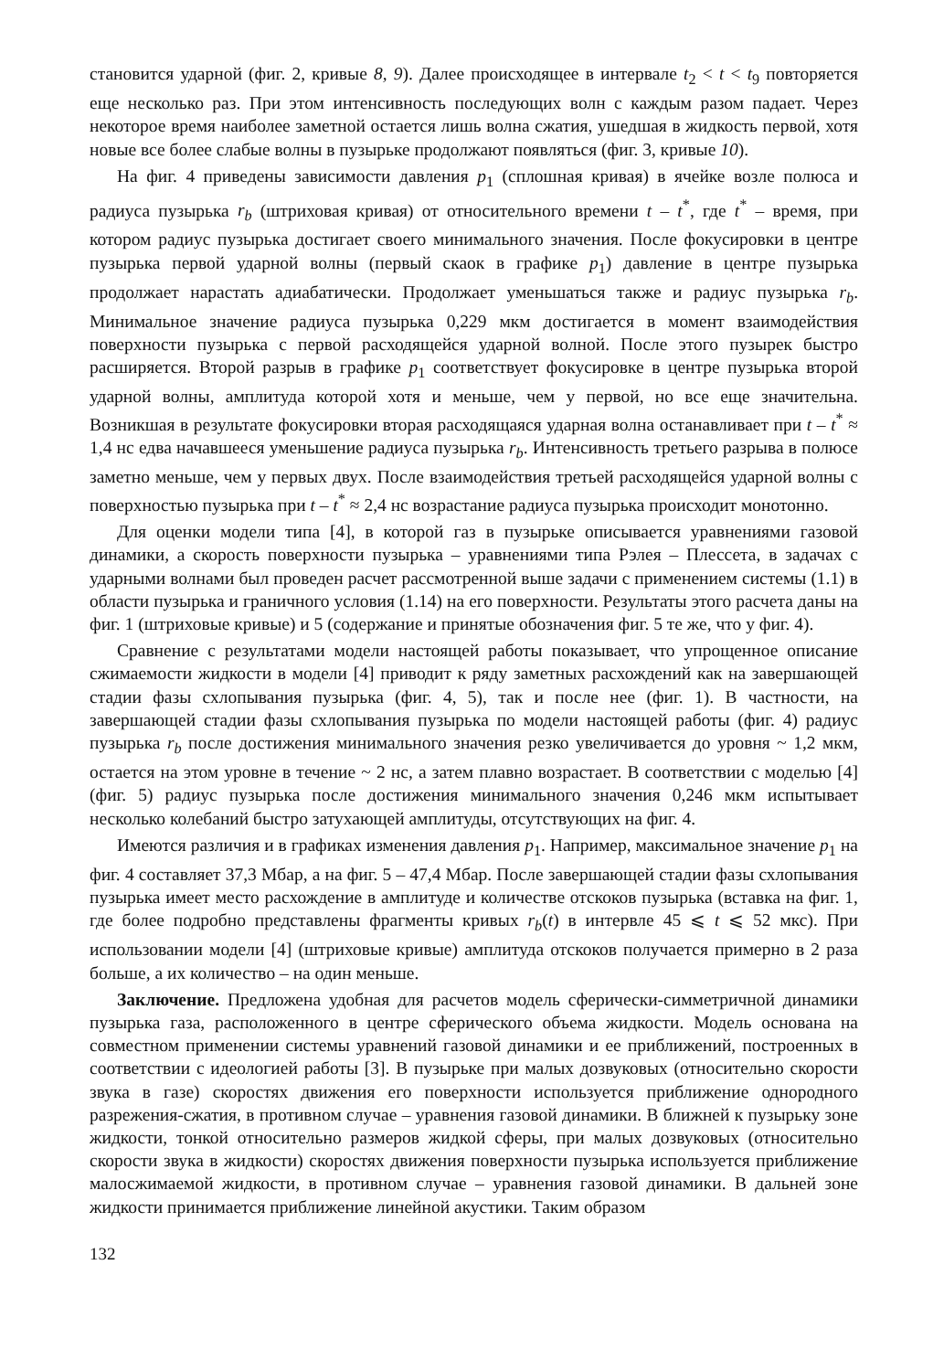становится ударной (фиг. 2, кривые 8, 9). Далее происходящее в интервале t<sub>2</sub> < t < t<sub>9</sub> повторяется еще несколько раз. При этом интенсивность последующих волн с каждым разом падает. Через некоторое время наиболее заметной остается лишь волна сжатия, ушедшая в жидкость первой, хотя новые все более слабые волны в пузырьке продолжают появляться (фиг. 3, кривые 10).
На фиг. 4 приведены зависимости давления p<sub>1</sub> (сплошная кривая) в ячейке возле полюса и радиуса пузырька r<sub>b</sub> (штриховая кривая) от относительного времени t – t<sup>*</sup>, где t<sup>*</sup> – время, при котором радиус пузырька достигает своего минимального значения. После фокусировки в центре пузырька первой ударной волны (первый скаок в графике p<sub>1</sub>) давление в центре пузырька продолжает нарастать адиабатически. Продолжает уменьшаться также и радиус пузырька r<sub>b</sub>. Минимальное значение радиуса пузырька 0,229 мкм достигается в момент взаимодействия поверхности пузырька с первой расходящейся ударной волной. После этого пузырек быстро расширяется. Второй разрыв в графике p<sub>1</sub> соответствует фокусировке в центре пузырька второй ударной волны, амплитуда которой хотя и меньше, чем у первой, но все еще значительна. Возникшая в результате фокусировки вторая расходящаяся ударная волна останавливает при t – t<sup>*</sup> ≈ 1,4 нс едва начавшееся уменьшение радиуса пузырька r<sub>b</sub>. Интенсивность третьего разрыва в полюсе заметно меньше, чем у первых двух. После взаимодействия третьей расходящейся ударной волны с поверхностью пузырька при t – t<sup>*</sup> ≈ 2,4 нс возрастание радиуса пузырька происходит монотонно.
Для оценки модели типа [4], в которой газ в пузырьке описывается уравнениями газовой динамики, а скорость поверхности пузырька – уравнениями типа Рэлея – Плессета, в задачах с ударными волнами был проведен расчет рассмотренной выше задачи с применением системы (1.1) в области пузырька и граничного условия (1.14) на его поверхности. Результаты этого расчета даны на фиг. 1 (штриховые кривые) и 5 (содержание и принятые обозначения фиг. 5 те же, что у фиг. 4).
Сравнение с результатами модели настоящей работы показывает, что упрощенное описание сжимаемости жидкости в модели [4] приводит к ряду заметных расхождений как на завершающей стадии фазы схлопывания пузырька (фиг. 4, 5), так и после нее (фиг. 1). В частности, на завершающей стадии фазы схлопывания пузырька по модели настоящей работы (фиг. 4) радиус пузырька r<sub>b</sub> после достижения минимального значения резко увеличивается до уровня ~ 1,2 мкм, остается на этом уровне в течение ~ 2 нс, а затем плавно возрастает. В соответствии с моделью [4] (фиг. 5) радиус пузырька после достижения минимального значения 0,246 мкм испытывает несколько колебаний быстро затухающей амплитуды, отсутствующих на фиг. 4.
Имеются различия и в графиках изменения давления p<sub>1</sub>. Например, максимальное значение p<sub>1</sub> на фиг. 4 составляет 37,3 Мбар, а на фиг. 5 – 47,4 Мбар. После завершающей стадии фазы схлопывания пузырька имеет место расхождение в амплитуде и количестве отскоков пузырька (вставка на фиг. 1, где более подробно представлены фрагменты кривых r<sub>b</sub>(t) в интервле 45 ⩽ t ⩽ 52 мкс). При использовании модели [4] (штриховые кривые) амплитуда отскоков получается примерно в 2 раза больше, а их количество – на один меньше.
Заключение. Предложена удобная для расчетов модель сферически-симметричной динамики пузырька газа, расположенного в центре сферического объема жидкости. Модель основана на совместном применении системы уравнений газовой динамики и ее приближений, построенных в соответствии с идеологией работы [3]. В пузырьке при малых дозвуковых (относительно скорости звука в газе) скоростях движения его поверхности используется приближение однородного разрежения-сжатия, в противном случае – уравнения газовой динамики. В ближней к пузырьку зоне жидкости, тонкой относительно размеров жидкой сферы, при малых дозвуковых (относительно скорости звука в жидкости) скоростях движения поверхности пузырька используется приближение малосжимаемой жидкости, в противном случае – уравнения газовой динамики. В дальней зоне жидкости принимается приближение линейной акустики. Таким образом
132